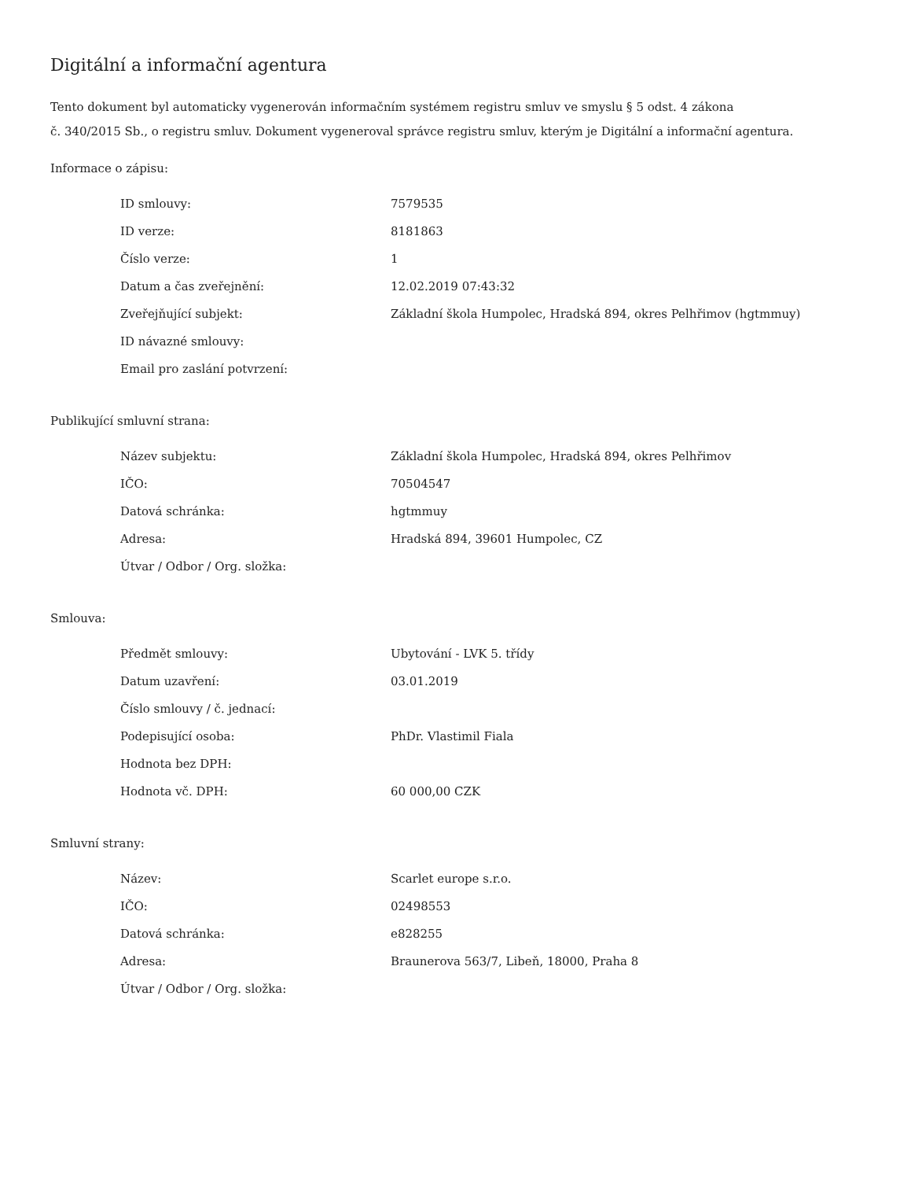Digitální a informační agentura
Tento dokument byl automaticky vygenerován informačním systémem registru smluv ve smyslu § 5 odst. 4 zákona
č. 340/2015 Sb., o registru smluv. Dokument vygeneroval správce registru smluv, kterým je Digitální a informační agentura.
Informace o zápisu:
| ID smlouvy: | 7579535 |
| ID verze: | 8181863 |
| Číslo verze: | 1 |
| Datum a čas zveřejnění: | 12.02.2019 07:43:32 |
| Zveřejňující subjekt: | Základní škola Humpolec, Hradská 894, okres Pelhřimov (hgtmmuy) |
| ID návazné smlouvy: | |
| Email pro zaslání potvrzení: | |
Publikující smluvní strana:
| Název subjektu: | Základní škola Humpolec, Hradská 894, okres Pelhřimov |
| IČO: | 70504547 |
| Datová schránka: | hgtmmuy |
| Adresa: | Hradská 894, 39601 Humpolec, CZ |
| Útvar / Odbor / Org. složka: | |
Smlouva:
| Předmět smlouvy: | Ubytování - LVK 5. třídy |
| Datum uzavření: | 03.01.2019 |
| Číslo smlouvy / č. jednací: | |
| Podepisující osoba: | PhDr. Vlastimil Fiala |
| Hodnota bez DPH: | |
| Hodnota vč. DPH: | 60 000,00 CZK |
Smluvní strany:
| Název: | Scarlet europe s.r.o. |
| IČO: | 02498553 |
| Datová schránka: | e828255 |
| Adresa: | Braunerova 563/7, Libeň, 18000, Praha 8 |
| Útvar / Odbor / Org. složka: | |